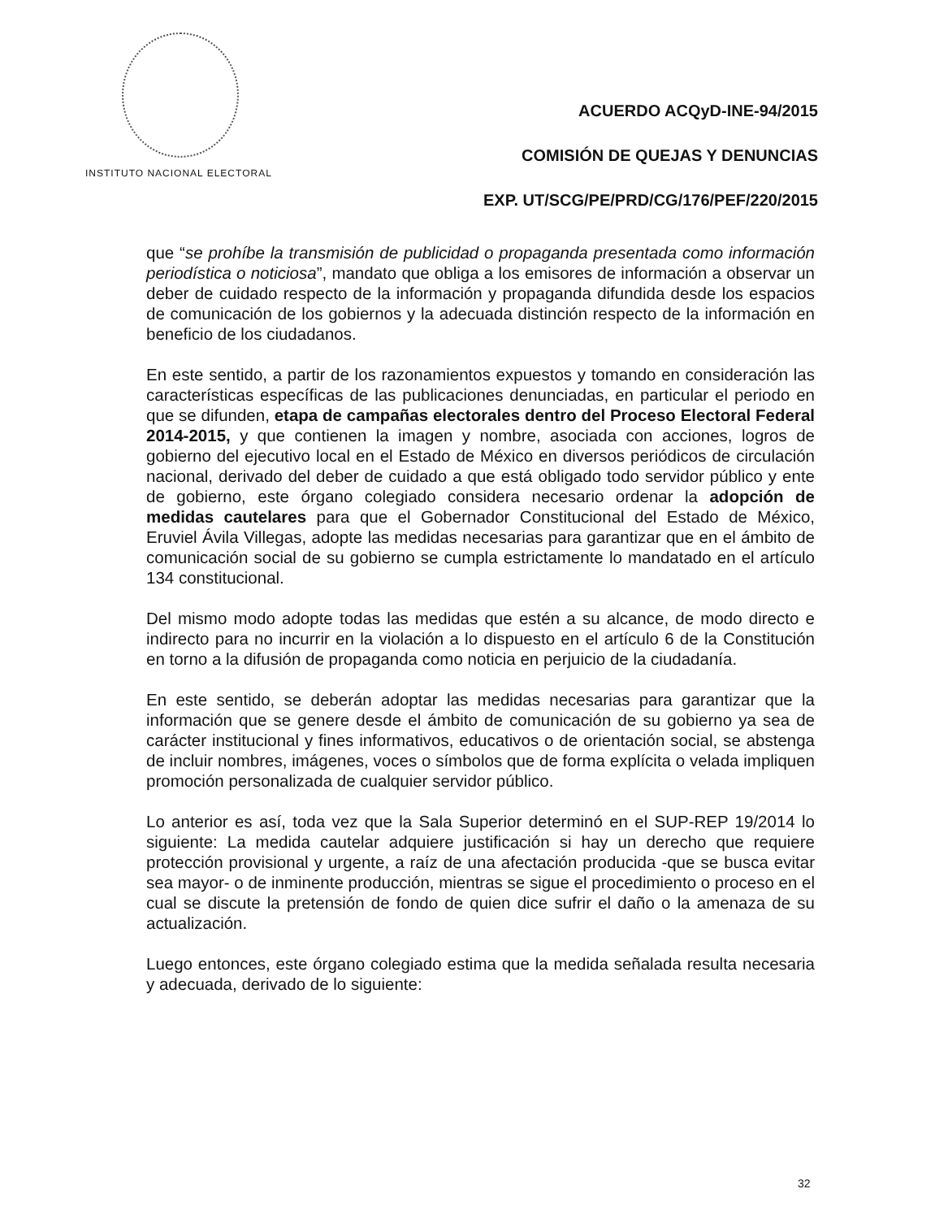INSTITUTO NACIONAL ELECTORAL
ACUERDO ACQyD-INE-94/2015
COMISIÓN DE QUEJAS Y DENUNCIAS
EXP. UT/SCG/PE/PRD/CG/176/PEF/220/2015
que “se prohíbe la transmisión de publicidad o propaganda presentada como información periodística o noticiosa”, mandato que obliga a los emisores de información a observar un deber de cuidado respecto de la información y propaganda difundida desde los espacios de comunicación de los gobiernos y la adecuada distinción respecto de la información en beneficio de los ciudadanos.
En este sentido, a partir de los razonamientos expuestos y tomando en consideración las características específicas de las publicaciones denunciadas, en particular el periodo en que se difunden, etapa de campañas electorales dentro del Proceso Electoral Federal 2014-2015, y que contienen la imagen y nombre, asociada con acciones, logros de gobierno del ejecutivo local en el Estado de México en diversos periódicos de circulación nacional, derivado del deber de cuidado a que está obligado todo servidor público y ente de gobierno, este órgano colegiado considera necesario ordenar la adopción de medidas cautelares para que el Gobernador Constitucional del Estado de México, Eruviel Ávila Villegas, adopte las medidas necesarias para garantizar que en el ámbito de comunicación social de su gobierno se cumpla estrictamente lo mandatado en el artículo 134 constitucional.
Del mismo modo adopte todas las medidas que estén a su alcance, de modo directo e indirecto para no incurrir en la violación a lo dispuesto en el artículo 6 de la Constitución en torno a la difusión de propaganda como noticia en perjuicio de la ciudadanía.
En este sentido, se deberán adoptar las medidas necesarias para garantizar que la información que se genere desde el ámbito de comunicación de su gobierno ya sea de carácter institucional y fines informativos, educativos o de orientación social, se abstenga de incluir nombres, imágenes, voces o símbolos que de forma explícita o velada impliquen promoción personalizada de cualquier servidor público.
Lo anterior es así, toda vez que la Sala Superior determinó en el SUP-REP 19/2014 lo siguiente: La medida cautelar adquiere justificación si hay un derecho que requiere protección provisional y urgente, a raíz de una afectación producida -que se busca evitar sea mayor- o de inminente producción, mientras se sigue el procedimiento o proceso en el cual se discute la pretensión de fondo de quien dice sufrir el daño o la amenaza de su actualización.
Luego entonces, este órgano colegiado estima que la medida señalada resulta necesaria y adecuada, derivado de lo siguiente:
32